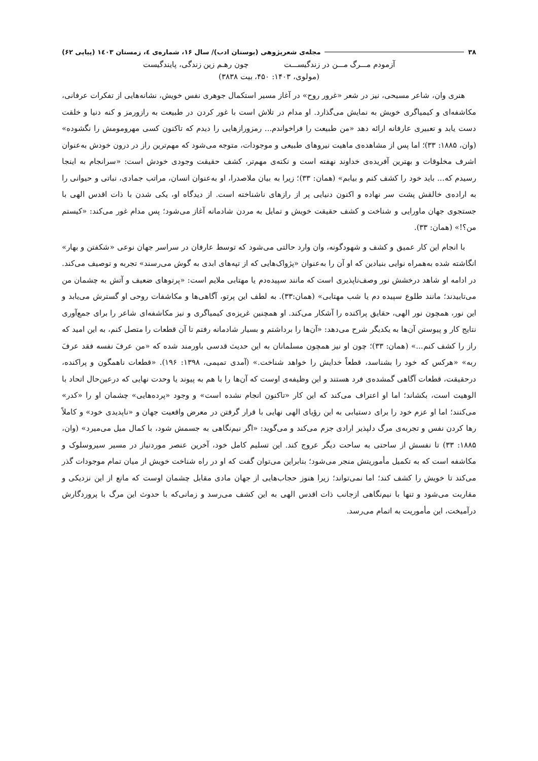۳۸ مجله‌ی شعرپژوهی (بوستان ادب)/ سال ۱۶، شماره‌ی ٤، زمستان ۱٤۰۳ (پیاپی ۶۲)
آزمودم مـــرگ مـــن در زندگیســـت چون رهـم زین زندگی، پایندگیست
(مولوی، ۱۴۰۳: ۴۵۰، بیت ۳۸۳۸)
هنری وان، شاعر مسیحی، نیز در شعر «غرور روح» در آغاز مسیر استکمال جوهری نفس خویش، نشانه‌هایی از تفکرات عرفانی، مکاشفه‌ای و کیمیاگری خویش به نمایش می‌گذارد. او مدام در تلاش است با غور کردن در طبیعت به رازورمز و کنه دنیا و خلقت دست یابد و تعبیری عارفانه ارائه دهد «من طبیعت را فراخواندم... رمزورازهایی را دیدم که تاکنون کسی مهرومومش را نگشوده» (وان، ۱۸۸۵: ۳۳)؛ اما پس از مشاهده‌ی ماهیت نیروهای طبیعی و موجودات، متوجه می‌شود که مهم‌ترین راز در درون خودش به‌عنوان اشرف مخلوقات و بهترین آفریده‌ی خداوند نهفته است و نکته‌ی مهم‌تر، کشف حقیقت وجودی خودش است: «سرانجام به اینجا رسیدم که... باید خود را کشف کنم و بیابم» (همان: ۳۳)؛ زیرا به بیان ملاصدرا، او به‌عنوان انسان، مراتب جمادی، نباتی و حیوانی را به اراده‌ی خالقش پشت سر نهاده و اکنون دنیایی پر از رازهای ناشناخته است. از دیدگاه او، یکی شدن با ذات اقدس الهی با جستجوی جهان ماورایی و شناخت و کشف حقیقت خویش و تمایل به مردن شادمانه آغاز می‌شود؛ پس مدام غور می‌کند: «کیستم من؟!» (همان: ۳۳).
با انجام این کار عمیق و کشف و شهودگونه، وان وارد حالتی می‌شود که توسط عارفان در سراسر جهان نوعی «شکفتن و بهار» انگاشته شده به‌همراه نوایی بنیادین که او آن را به‌عنوان «پژواک‌هایی که از تپه‌های ابدی به گوش می‌رسند» تجربه و توصیف می‌کند. در ادامه او شاهد درخشش نور وصف‌ناپذیری است که مانند سپیده‌دم یا مهتابی ملایم است: «پرتوهای ضعیف و آتش به چشمان من می‌تابیدند؛ مانند طلوع سپیده دم یا شب مهتابی» (همان:۳۳). به لطف این پرتو، آگاهی‌ها و مکاشفات روحی او گسترش می‌یابد و این نور، همچون نور الهی، حقایق پراکنده را آشکار می‌کند. او همچنین غریزه‌ی کیمیاگری و نیز مکاشفه‌ای شاعر را برای جمع‌آوری نتایج کار و پیوستن آن‌ها به یکدیگر شرح می‌دهد: «آن‌ها را برداشتم و بسیار شادمانه رفتم تا آن قطعات را متصل کنم، به این امید که راز را کشف کنم...» (همان: ۳۳)؛ چون او نیز همچون مسلمانان به این حدیث قدسی باورمند شده که «من عرفَ نفسه فقد عرفَ ربه» «هرکس که خود را بشناسد، قطعاً خدایش را خواهد شناخت.» (آمدی تمیمی، ۱۳۹۸: ۱۹۶). «قطعات ناهمگون و پراکنده، درحقیقت، قطعات آگاهی گمشده‌ی فرد هستند و این وظیفه‌ی اوست که آن‌ها را با هم به پیوند یا وحدت نهایی که درعین‌حال اتحاد با الوهیت است، بکشاند؛ اما او اعتراف می‌کند که این کار «تاکنون انجام نشده است» و وجود «پرده‌هایی» چشمان او را «کدر» می‌کنند؛ اما او عزم خود را برای دستیابی به این رؤیای الهی نهایی با قرار گرفتن در معرض واقعیت جهان و «ناپدیدی خود» و کاملاً رها کردن نفس و تجربه‌ی مرگ دلپذیر ارادی جزم می‌کند و می‌گوید: «اگر نیم‌نگاهی به جسمش شود، با کمال میل می‌میرد» (وان، ۱۸۸۵: ۳۳) تا نفسش از ساحتی به ساحت دیگر عروج کند. این تسلیم کامل خود، آخرین عنصر موردنیاز در مسیر سیروسلوک و مکاشفه است که به تکمیل مأموریتش منجر می‌شود؛ بنابراین می‌توان گفت که او در راه شناخت خویش از میان تمام موجودات گذر می‌کند تا خویش را کشف کند؛ اما نمی‌تواند؛ زیرا هنوز حجاب‌هایی از جهان مادی مقابل چشمان اوست که مانع از این نزدیکی و مقاربت می‌شود و تنها با نیم‌نگاهی ازجانب ذات اقدس الهی به این کشف می‌رسد و زمانی‌که با حدوث این مرگ با پروردگارش درآمیخت، این مأموریت به اتمام می‌رسد.